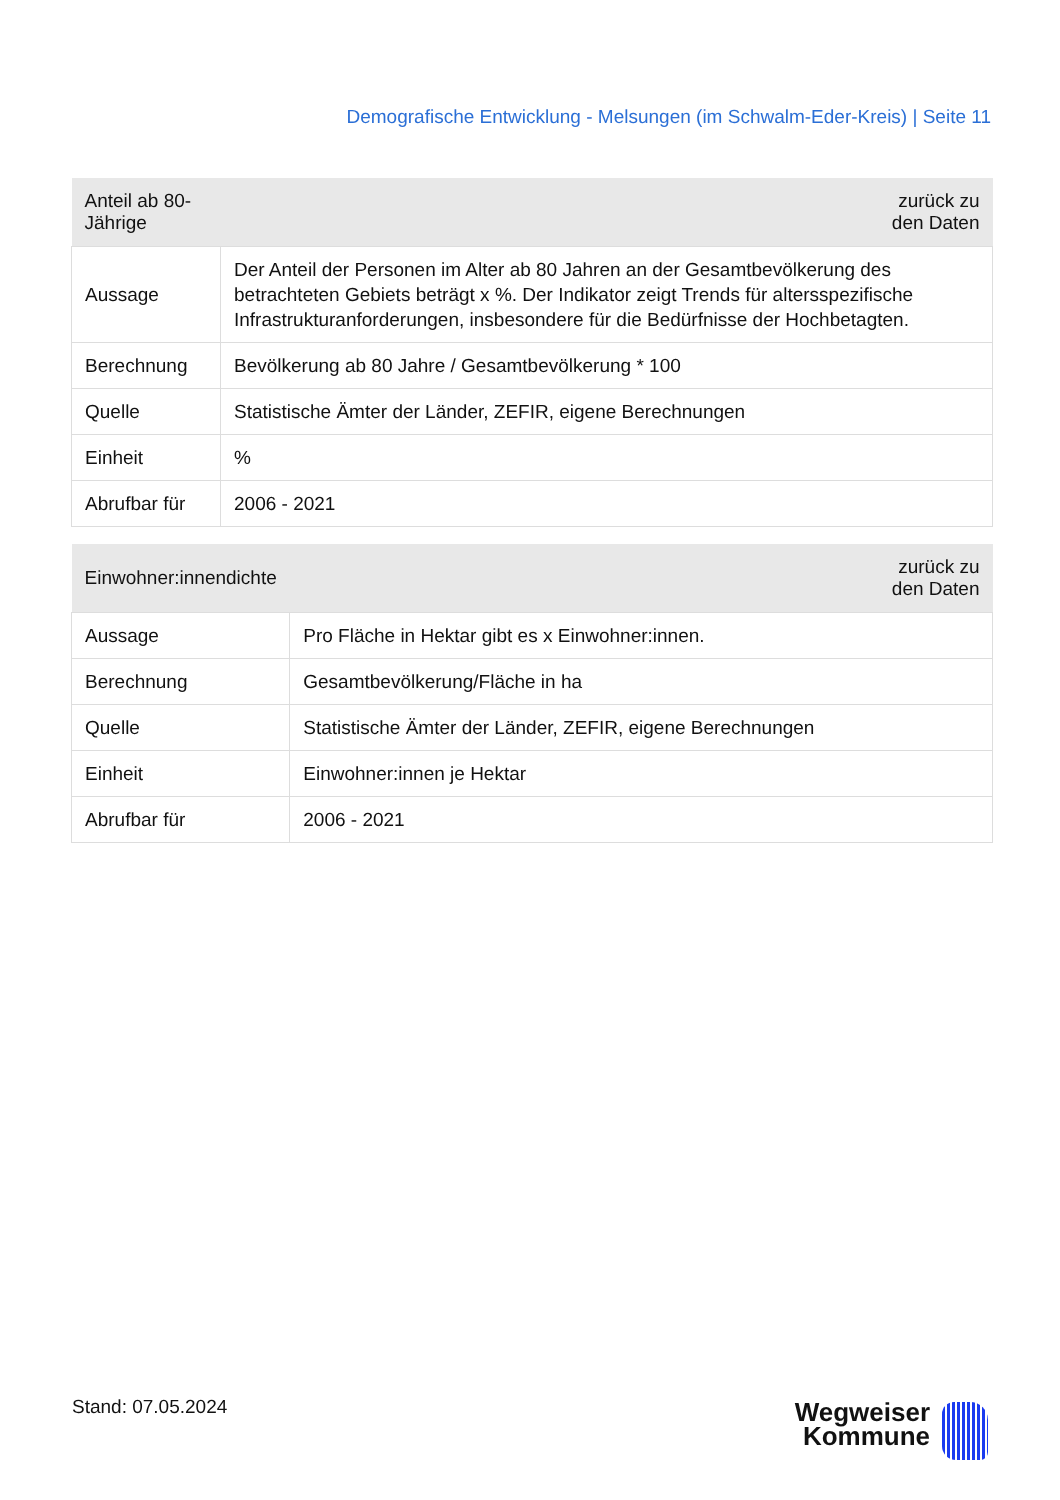Demografische Entwicklung - Melsungen (im Schwalm-Eder-Kreis) | Seite 11
| Anteil ab 80-Jährige | zurück zu den Daten |
| --- | --- |
| Aussage | Der Anteil der Personen im Alter ab 80 Jahren an der Gesamtbevölkerung des betrachteten Gebiets beträgt x %. Der Indikator zeigt Trends für altersspezifische Infrastrukturanforderungen, insbesondere für die Bedürfnisse der Hochbetagten. |
| Berechnung | Bevölkerung ab 80 Jahre / Gesamtbevölkerung * 100 |
| Quelle | Statistische Ämter der Länder, ZEFIR, eigene Berechnungen |
| Einheit | % |
| Abrufbar für | 2006 - 2021 |
| Einwohner:innendichte | zurück zu den Daten |
| --- | --- |
| Aussage | Pro Fläche in Hektar gibt es x Einwohner:innen. |
| Berechnung | Gesamtbevölkerung/Fläche in ha |
| Quelle | Statistische Ämter der Länder, ZEFIR, eigene Berechnungen |
| Einheit | Einwohner:innen je Hektar |
| Abrufbar für | 2006 - 2021 |
Stand: 07.05.2024
Wegweiser
Kommune